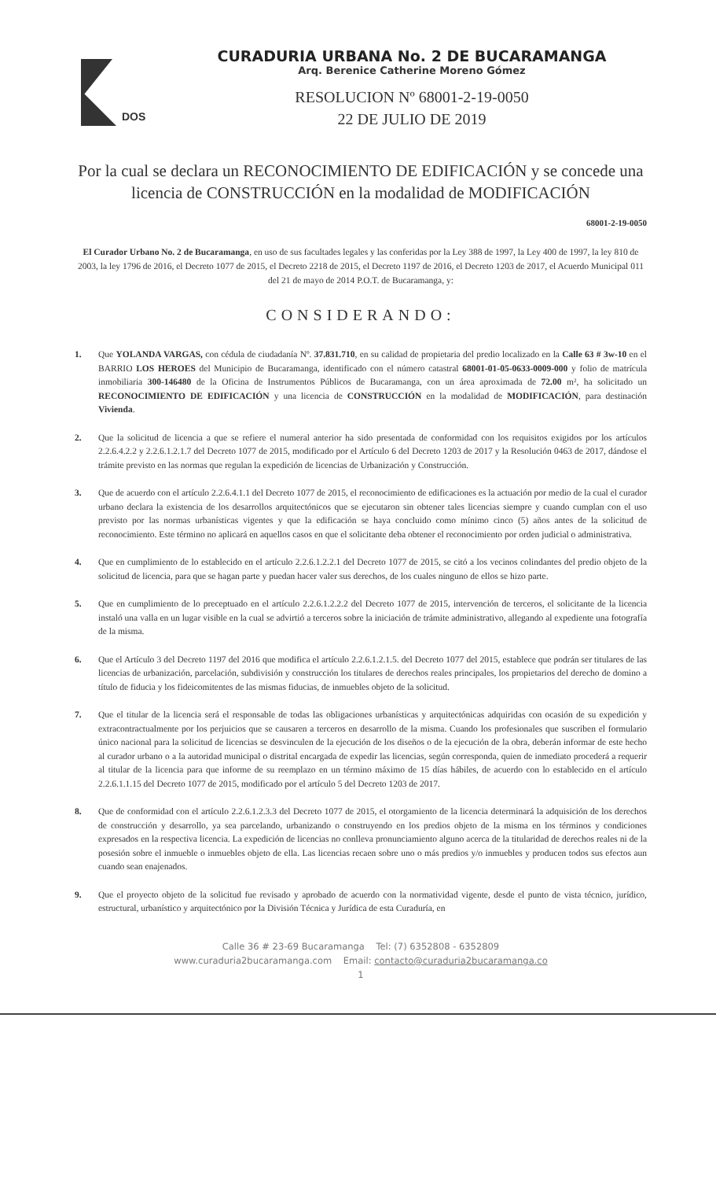DOS
CURADURIA URBANA No. 2 DE BUCARAMANGA
Arq. Berenice Catherine Moreno Gómez
RESOLUCION Nº 68001-2-19-0050
22 DE JULIO DE 2019
Por la cual se declara un RECONOCIMIENTO DE EDIFICACIÓN y se concede una licencia de CONSTRUCCIÓN en la modalidad de MODIFICACIÓN
68001-2-19-0050
El Curador Urbano No. 2 de Bucaramanga, en uso de sus facultades legales y las conferidas por la Ley 388 de 1997, la Ley 400 de 1997, la ley 810 de 2003, la ley 1796 de 2016, el Decreto 1077 de 2015, el Decreto 2218 de 2015, el Decreto 1197 de 2016, el Decreto 1203 de 2017, el Acuerdo Municipal 011 del 21 de mayo de 2014 P.O.T. de Bucaramanga, y:
CONSIDERANDO:
1. Que YOLANDA VARGAS, con cédula de ciudadanía Nº. 37.831.710, en su calidad de propietaria del predio localizado en la Calle 63 # 3w-10 en el BARRIO LOS HEROES del Municipio de Bucaramanga, identificado con el número catastral 68001-01-05-0633-0009-000 y folio de matrícula inmobiliaria 300-146480 de la Oficina de Instrumentos Públicos de Bucaramanga, con un área aproximada de 72.00 m², ha solicitado un RECONOCIMIENTO DE EDIFICACIÓN y una licencia de CONSTRUCCIÓN en la modalidad de MODIFICACIÓN, para destinación Vivienda.
2. Que la solicitud de licencia a que se refiere el numeral anterior ha sido presentada de conformidad con los requisitos exigidos por los artículos 2.2.6.4.2.2 y 2.2.6.1.2.1.7 del Decreto 1077 de 2015, modificado por el Artículo 6 del Decreto 1203 de 2017 y la Resolución 0463 de 2017, dándose el trámite previsto en las normas que regulan la expedición de licencias de Urbanización y Construcción.
3. Que de acuerdo con el artículo 2.2.6.4.1.1 del Decreto 1077 de 2015, el reconocimiento de edificaciones es la actuación por medio de la cual el curador urbano declara la existencia de los desarrollos arquitectónicos que se ejecutaron sin obtener tales licencias siempre y cuando cumplan con el uso previsto por las normas urbanísticas vigentes y que la edificación se haya concluido como mínimo cinco (5) años antes de la solicitud de reconocimiento. Este término no aplicará en aquellos casos en que el solicitante deba obtener el reconocimiento por orden judicial o administrativa.
4. Que en cumplimiento de lo establecido en el artículo 2.2.6.1.2.2.1 del Decreto 1077 de 2015, se citó a los vecinos colindantes del predio objeto de la solicitud de licencia, para que se hagan parte y puedan hacer valer sus derechos, de los cuales ninguno de ellos se hizo parte.
5. Que en cumplimiento de lo preceptuado en el artículo 2.2.6.1.2.2.2 del Decreto 1077 de 2015, intervención de terceros, el solicitante de la licencia instaló una valla en un lugar visible en la cual se advirtió a terceros sobre la iniciación de trámite administrativo, allegando al expediente una fotografía de la misma.
6. Que el Artículo 3 del Decreto 1197 del 2016 que modifica el artículo 2.2.6.1.2.1.5. del Decreto 1077 del 2015, establece que podrán ser titulares de las licencias de urbanización, parcelación, subdivisión y construcción los titulares de derechos reales principales, los propietarios del derecho de domino a título de fiducia y los fideicomitentes de las mismas fiducias, de inmuebles objeto de la solicitud.
7. Que el titular de la licencia será el responsable de todas las obligaciones urbanísticas y arquitectónicas adquiridas con ocasión de su expedición y extracontractualmente por los perjuicios que se causaren a terceros en desarrollo de la misma. Cuando los profesionales que suscriben el formulario único nacional para la solicitud de licencias se desvinculen de la ejecución de los diseños o de la ejecución de la obra, deberán informar de este hecho al curador urbano o a la autoridad municipal o distrital encargada de expedir las licencias, según corresponda, quien de inmediato procederá a requerir al titular de la licencia para que informe de su reemplazo en un término máximo de 15 días hábiles, de acuerdo con lo establecido en el artículo 2.2.6.1.1.15 del Decreto 1077 de 2015, modificado por el artículo 5 del Decreto 1203 de 2017.
8. Que de conformidad con el artículo 2.2.6.1.2.3.3 del Decreto 1077 de 2015, el otorgamiento de la licencia determinará la adquisición de los derechos de construcción y desarrollo, ya sea parcelando, urbanizando o construyendo en los predios objeto de la misma en los términos y condiciones expresados en la respectiva licencia. La expedición de licencias no conlleva pronunciamiento alguno acerca de la titularidad de derechos reales ni de la posesión sobre el inmueble o inmuebles objeto de ella. Las licencias recaen sobre uno o más predios y/o inmuebles y producen todos sus efectos aun cuando sean enajenados.
9. Que el proyecto objeto de la solicitud fue revisado y aprobado de acuerdo con la normatividad vigente, desde el punto de vista técnico, jurídico, estructural, urbanístico y arquitectónico por la División Técnica y Jurídica de esta Curaduría, en
Calle 36 # 23-69 Bucaramanga Tel: (7) 6352808 - 6352809
www.curaduria2bucaramanga.com Email: contacto@curaduria2bucaramanga.co
1